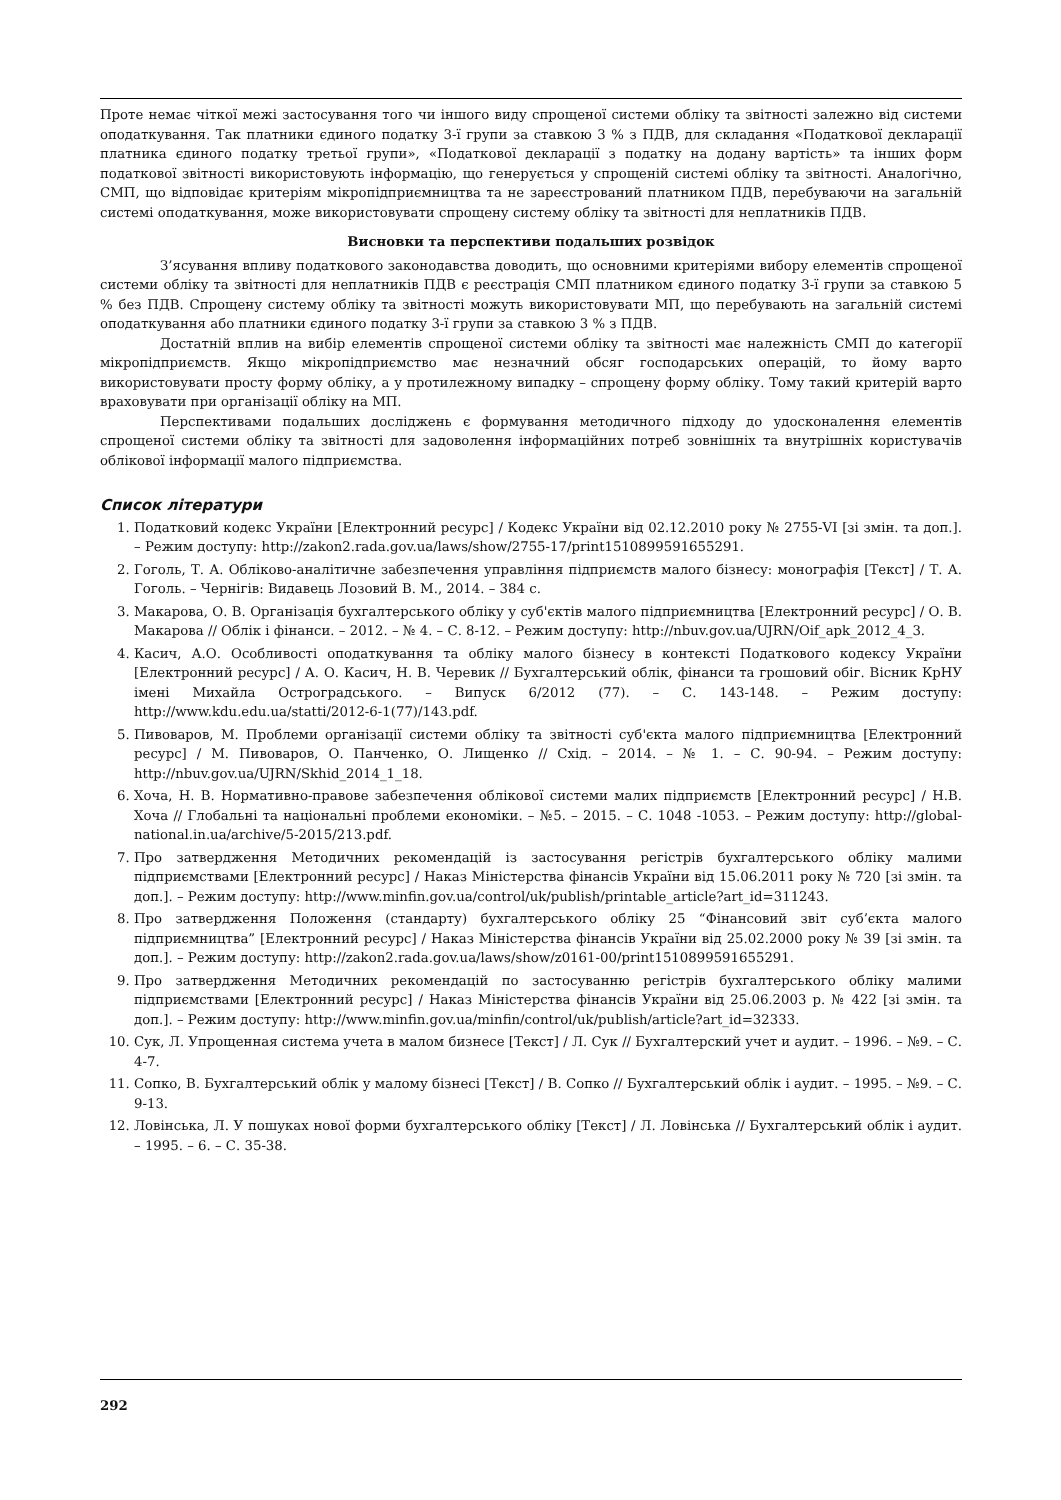Проте немає чіткої межі застосування того чи іншого виду спрощеної системи обліку та звітності залежно від системи оподаткування. Так платники єдиного податку 3-ї групи за ставкою 3 % з ПДВ, для складання «Податкової декларації платника єдиного податку третьої групи», «Податкової декларації з податку на додану вартість» та інших форм податкової звітності використовують інформацію, що генерується у спрощеній системі обліку та звітності. Аналогічно, СМП, що відповідає критеріям мікропідприємництва та не зареєстрований платником ПДВ, перебуваючи на загальній системі оподаткування, може використовувати спрощену систему обліку та звітності для неплатників ПДВ.
Висновки та перспективи подальших розвідок
З’ясування впливу податкового законодавства доводить, що основними критеріями вибору елементів спрощеної системи обліку та звітності для неплатників ПДВ є реєстрація СМП платником єдиного податку 3-ї групи за ставкою 5 % без ПДВ. Спрощену систему обліку та звітності можуть використовувати МП, що перебувають на загальній системі оподаткування або платники єдиного податку 3-ї групи за ставкою 3 % з ПДВ.
Достатній вплив на вибір елементів спрощеної системи обліку та звітності має належність СМП до категорії мікропідприємств. Якщо мікропідприємство має незначний обсяг господарських операцій, то йому варто використовувати просту форму обліку, а у протилежному випадку – спрощену форму обліку. Тому такий критерій варто враховувати при організації обліку на МП.
Перспективами подальших досліджень є формування методичного підходу до удосконалення елементів спрощеної системи обліку та звітності для задоволення інформаційних потреб зовнішніх та внутрішніх користувачів облікової інформації малого підприємства.
Список літератури
1. Податковий кодекс України [Електронний ресурс] / Кодекс України від 02.12.2010 року № 2755-VI [зі змін. та доп.]. – Режим доступу: http://zakon2.rada.gov.ua/laws/show/2755-17/print1510899591655291.
2. Гоголь, Т. А. Обліково-аналітичне забезпечення управління підприємств малого бізнесу: монографія [Текст] / Т. А. Гоголь. – Чернігів: Видавець Лозовий В. М., 2014. – 384 с.
3. Макарова, О. В. Організація бухгалтерського обліку у суб'єктів малого підприємництва [Електронний ресурс] / О. В. Макарова // Облік і фінанси. – 2012. – № 4. – С. 8-12. – Режим доступу: http://nbuv.gov.ua/UJRN/Oif_apk_2012_4_3.
4. Касич, А.О. Особливості оподаткування та обліку малого бізнесу в контексті Податкового кодексу України [Електронний ресурс] / А. О. Касич, Н. В. Черевик // Бухгалтерський облік, фінанси та грошовий обіг. Вісник КрНУ імені Михайла Остроградського. – Випуск 6/2012 (77). – С. 143-148. – Режим доступу: http://www.kdu.edu.ua/statti/2012-6-1(77)/143.pdf.
5. Пивоваров, М. Проблеми організації системи обліку та звітності суб'єкта малого підприємництва [Електронний ресурс] / М. Пивоваров, О. Панченко, О. Лищенко // Схід. – 2014. – № 1. – С. 90-94. – Режим доступу: http://nbuv.gov.ua/UJRN/Skhid_2014_1_18.
6. Хоча, Н. В. Нормативно-правове забезпечення облікової системи малих підприємств [Електронний ресурс] / Н.В. Хоча // Глобальні та національні проблеми економіки. – №5. – 2015. – С. 1048 -1053. – Режим доступу: http://global-national.in.ua/archive/5-2015/213.pdf.
7. Про затвердження Методичних рекомендацій із застосування регістрів бухгалтерського обліку малими підприємствами [Електронний ресурс] / Наказ Міністерства фінансів України від 15.06.2011 року № 720 [зі змін. та доп.]. – Режим доступу: http://www.minfin.gov.ua/control/uk/publish/printable_article?art_id=311243.
8. Про затвердження Положення (стандарту) бухгалтерського обліку 25 “Фінансовий звіт суб’єкта малого підприємництва” [Електронний ресурс] / Наказ Міністерства фінансів України від 25.02.2000 року № 39 [зі змін. та доп.]. – Режим доступу: http://zakon2.rada.gov.ua/laws/show/z0161-00/print1510899591655291.
9. Про затвердження Методичних рекомендацій по застосуванню регістрів бухгалтерського обліку малими підприємствами [Електронний ресурс] / Наказ Міністерства фінансів України від 25.06.2003 р. № 422 [зі змін. та доп.]. – Режим доступу: http://www.minfin.gov.ua/minfin/control/uk/publish/article?art_id=32333.
10. Сук, Л. Упрощенная система учета в малом бизнесе [Текст] / Л. Сук // Бухгалтерский учет и аудит. – 1996. – №9. – С. 4-7.
11. Сопко, В. Бухгалтерський облік у малому бізнесі [Текст] / В. Сопко // Бухгалтерський облік і аудит. – 1995. – №9. – С. 9-13.
12. Ловінська, Л. У пошуках нової форми бухгалтерського обліку [Текст] / Л. Ловінська // Бухгалтерський облік і аудит. – 1995. – 6. – С. 35-38.
292